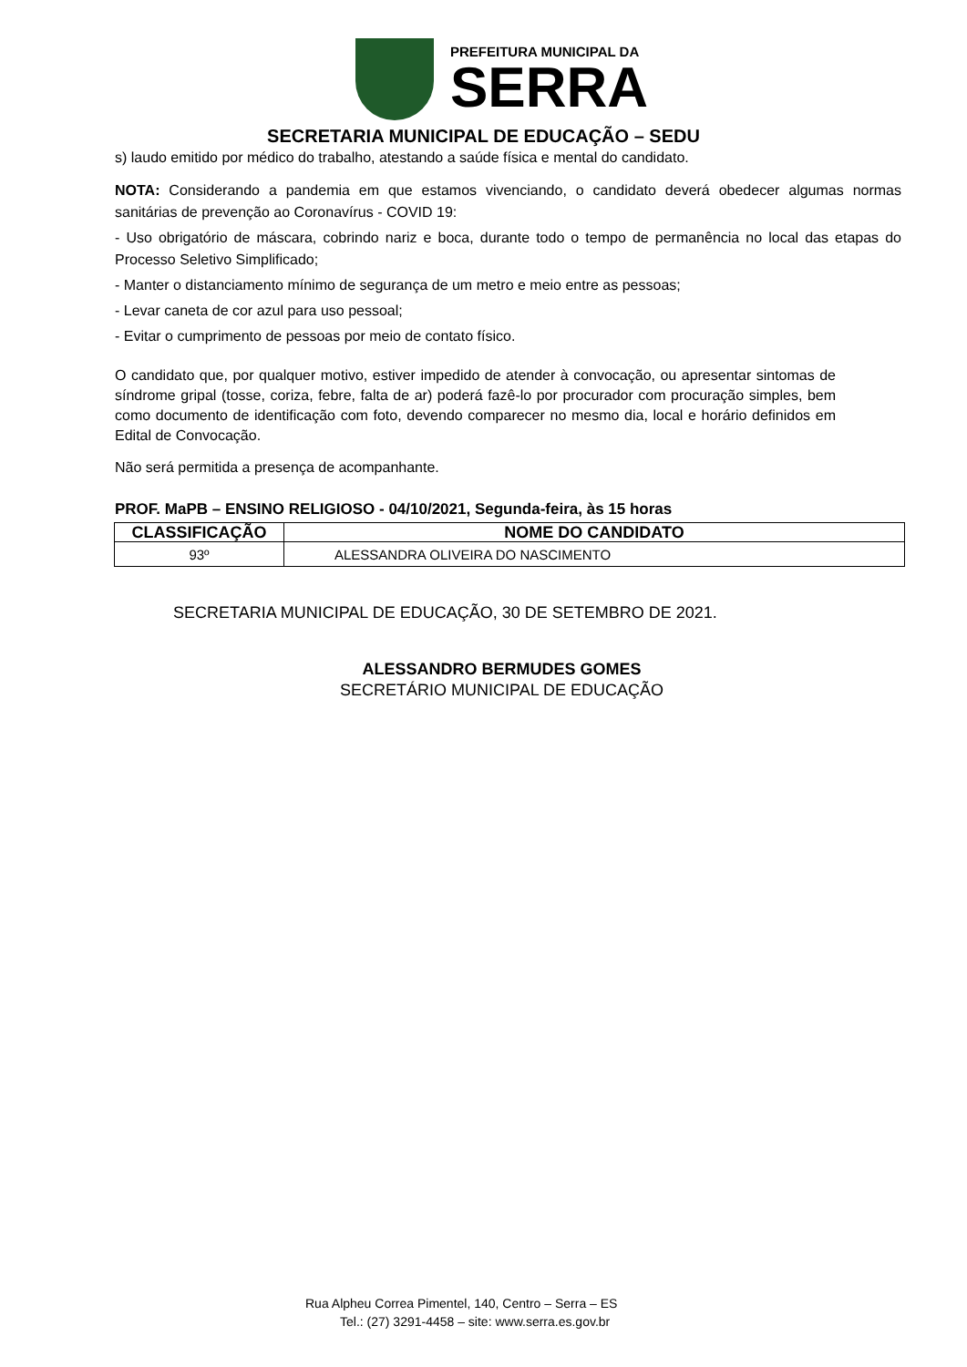PREFEITURA MUNICIPAL DA
SERRA
SECRETARIA MUNICIPAL DE EDUCAÇÃO – SEDU
s) laudo emitido por médico do trabalho, atestando a saúde física e mental do candidato.
NOTA: Considerando a pandemia em que estamos vivenciando, o candidato deverá obedecer algumas normas sanitárias de prevenção ao Coronavírus - COVID 19:
- Uso obrigatório de máscara, cobrindo nariz e boca, durante todo o tempo de permanência no local das etapas do Processo Seletivo Simplificado;
- Manter o distanciamento mínimo de segurança de um metro e meio entre as pessoas;
- Levar caneta de cor azul para uso pessoal;
- Evitar o cumprimento de pessoas por meio de contato físico.
O candidato que, por qualquer motivo, estiver impedido de atender à convocação, ou apresentar sintomas de síndrome gripal (tosse, coriza, febre, falta de ar) poderá fazê-lo por procurador com procuração simples, bem como documento de identificação com foto, devendo comparecer no mesmo dia, local e horário definidos em Edital de Convocação.
Não será permitida a presença de acompanhante.
PROF. MaPB – ENSINO RELIGIOSO - 04/10/2021, Segunda-feira, às 15 horas
| CLASSIFICAÇÃO | NOME DO CANDIDATO |
| --- | --- |
| 93º | ALESSANDRA OLIVEIRA DO NASCIMENTO |
SECRETARIA MUNICIPAL DE EDUCAÇÃO, 30 DE SETEMBRO DE 2021.
ALESSANDRO BERMUDES GOMES
SECRETÁRIO MUNICIPAL DE EDUCAÇÃO
Rua Alpheu Correa Pimentel, 140, Centro – Serra – ES
Tel.: (27) 3291-4458 – site: www.serra.es.gov.br